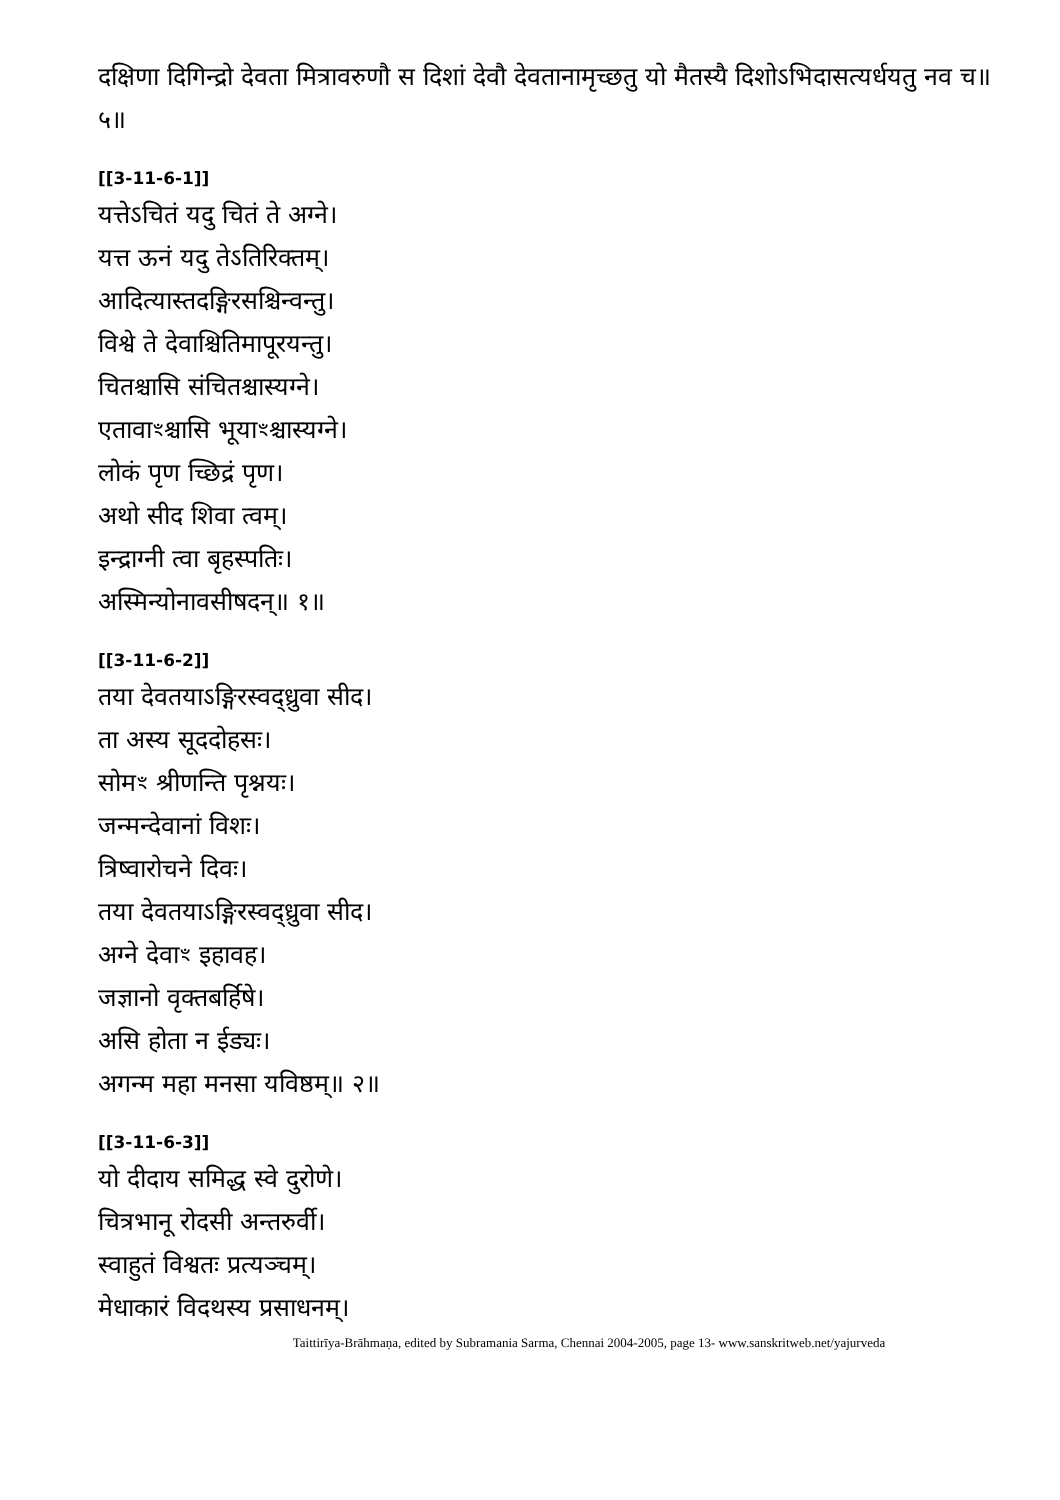दक्षिणा दिगिन्द्रो देवता मित्रावरुणौ स दिशां देवौ देवतानामृच्छतु यो मैतस्यै दिशोऽभिदासत्यर्धयतु नव च॥ ५॥
[[3-11-6-1]]
यत्तेऽचितं यदु चितं ते अग्ने।
यत्त ऊनं यदु तेऽतिरिक्तम्।
आदित्यास्तदङ्गिरसश्चिन्वन्तु।
विश्वे ते देवाश्चितिमापूरयन्तु।
चितश्चासि संचितश्चास्यग्ने।
एतावाꣳश्चासि भूयाꣳश्चास्यग्ने।
लोकं पृण च्छिद्रं पृण।
अथो सीद शिवा त्वम्।
इन्द्राग्नी त्वा बृहस्पतिः।
अस्मिन्योनावसीषदन्॥ १॥
[[3-11-6-2]]
तया देवतयाऽङ्गिरस्वद्ध्रुवा सीद।
ता अस्य सूददोहसः।
सोमꣳ श्रीणन्ति पृश्नयः।
जन्मन्देवानां विशः।
त्रिष्वारोचने दिवः।
तया देवतयाऽङ्गिरस्वद्ध्रुवा सीद।
अग्ने देवाꣳ इहावह।
जज्ञानो वृक्तबर्हिषे।
असि होता न ईड्यः।
अगन्म महा मनसा यविष्ठम्॥ २॥
[[3-11-6-3]]
यो दीदाय समिद्ध स्वे दुरोणे।
चित्रभानू रोदसी अन्तरुर्वी।
स्वाहुतं विश्वतः प्रत्यञ्चम्।
मेधाकारं विदथस्य प्रसाधनम्।
Taittirīya-Brāhmaṇa, edited by Subramania Sarma, Chennai 2004-2005, page 13- www.sanskritweb.net/yajurveda